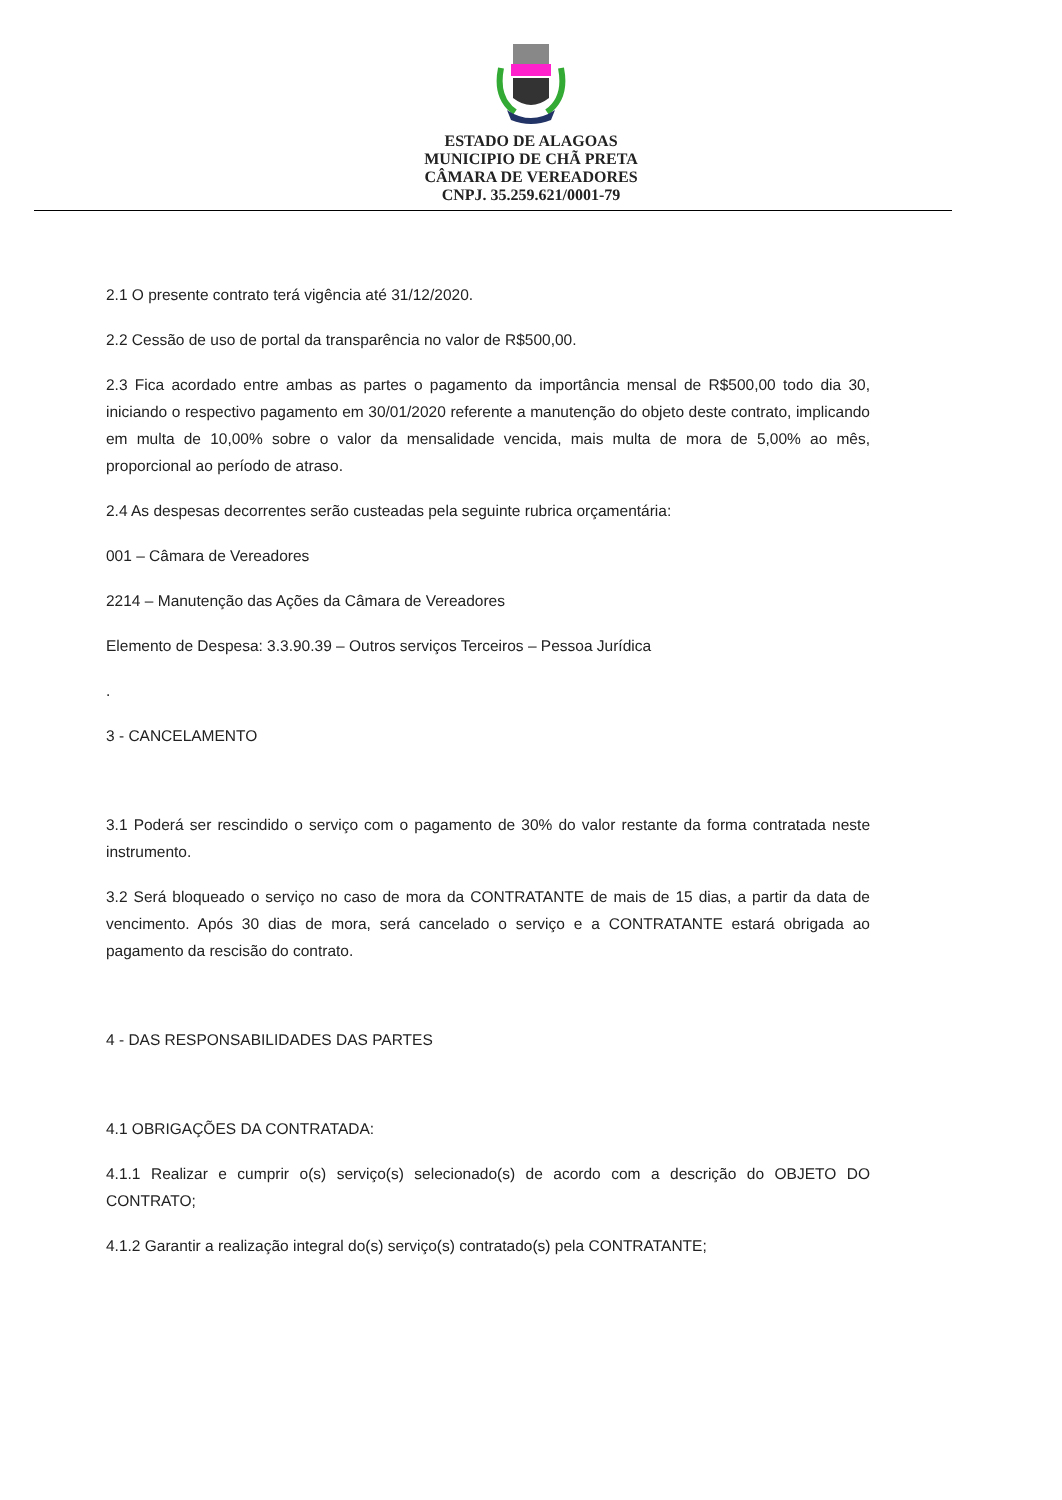ESTADO DE ALAGOAS
MUNICIPIO DE CHÃ PRETA
CÂMARA DE VEREADORES
CNPJ. 35.259.621/0001-79
2.1 O presente contrato terá vigência até 31/12/2020.
2.2 Cessão de uso de portal da transparência no valor de R$500,00.
2.3 Fica acordado entre ambas as partes o pagamento da importância mensal de R$500,00 todo dia 30, iniciando o respectivo pagamento em 30/01/2020 referente a manutenção do objeto deste contrato, implicando em multa de 10,00% sobre o valor da mensalidade vencida, mais multa de mora de 5,00% ao mês, proporcional ao período de atraso.
2.4 As despesas decorrentes serão custeadas pela seguinte rubrica orçamentária:
001 – Câmara de Vereadores
2214 – Manutenção das Ações da Câmara de Vereadores
Elemento de Despesa: 3.3.90.39 – Outros serviços Terceiros – Pessoa Jurídica
.
3 - CANCELAMENTO
3.1 Poderá ser rescindido o serviço com o pagamento de 30% do valor restante da forma contratada neste instrumento.
3.2 Será bloqueado o serviço no caso de mora da CONTRATANTE de mais de 15 dias, a partir da data de vencimento. Após 30 dias de mora, será cancelado o serviço e a CONTRATANTE estará obrigada ao pagamento da rescisão do contrato.
4 - DAS RESPONSABILIDADES DAS PARTES
4.1 OBRIGAÇÕES DA CONTRATADA:
4.1.1 Realizar e cumprir o(s) serviço(s) selecionado(s) de acordo com a descrição do OBJETO DO CONTRATO;
4.1.2 Garantir a realização integral do(s) serviço(s) contratado(s) pela CONTRATANTE;